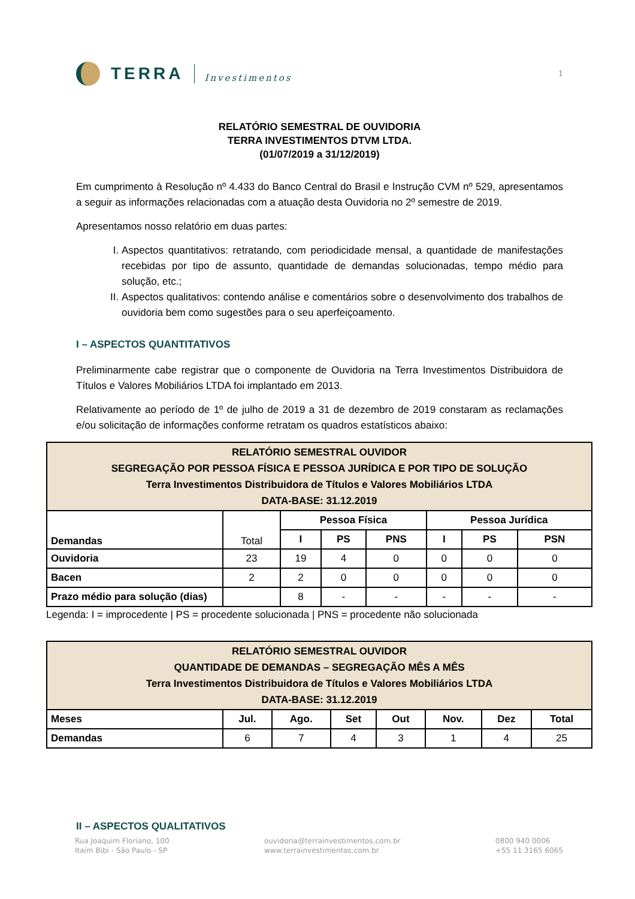TERRA Investimentos
1
RELATÓRIO SEMESTRAL DE OUVIDORIA
TERRA INVESTIMENTOS DTVM LTDA.
(01/07/2019 a 31/12/2019)
Em cumprimento à Resolução nº 4.433 do Banco Central do Brasil e Instrução CVM nº 529, apresentamos a seguir as informações relacionadas com a atuação desta Ouvidoria no 2º semestre de 2019.
Apresentamos nosso relatório em duas partes:
I. Aspectos quantitativos: retratando, com periodicidade mensal, a quantidade de manifestações recebidas por tipo de assunto, quantidade de demandas solucionadas, tempo médio para solução, etc.;
II. Aspectos qualitativos: contendo análise e comentários sobre o desenvolvimento dos trabalhos de ouvidoria bem como sugestões para o seu aperfeiçoamento.
I – ASPECTOS QUANTITATIVOS
Preliminarmente cabe registrar que o componente de Ouvidoria na Terra Investimentos Distribuidora de Títulos e Valores Mobiliários LTDA foi implantado em 2013.
Relativamente ao período de 1º de julho de 2019 a 31 de dezembro de 2019 constaram as reclamações e/ou solicitação de informações conforme retratam os quadros estatísticos abaixo:
| RELATÓRIO SEMESTRAL OUVIDOR SEGREGAÇÃO POR PESSOA FÍSICA E PESSOA JURÍDICA E POR TIPO DE SOLUÇÃO Terra Investimentos Distribuidora de Títulos e Valores Mobiliários LTDA DATA-BASE: 31.12.2019 | | | | | | | |
| Demandas | Total | Pessoa Física | | | Pessoa Jurídica | | |
| | | I | PS | PNS | I | PS | PSN |
| Ouvidoria | 23 | 19 | 4 | 0 | 0 | 0 | 0 |
| Bacen | 2 | 2 | 0 | 0 | 0 | 0 | 0 |
| Prazo médio para solução (dias) | | 8 | - | - | - | - | - |
Legenda: I = improcedente | PS = procedente solucionada | PNS = procedente não solucionada
| RELATÓRIO SEMESTRAL OUVIDOR QUANTIDADE DE DEMANDAS – SEGREGAÇÃO MÊS A MÊS Terra Investimentos Distribuidora de Títulos e Valores Mobiliários LTDA DATA-BASE: 31.12.2019 | | | | | | | |
| Meses | Jul. | Ago. | Set | Out | Nov. | Dez | Total |
| Demandas | 6 | 7 | 4 | 3 | 1 | 4 | 25 |
II – ASPECTOS QUALITATIVOS
Rua Joaquim Floriano, 100
Itaim Bibi - São Paulo - SP
ouvidoria@terrainvestimentos.com.br
www.terrainvestimentos.com.br
0800 940 0006
+55 11 3165 6065